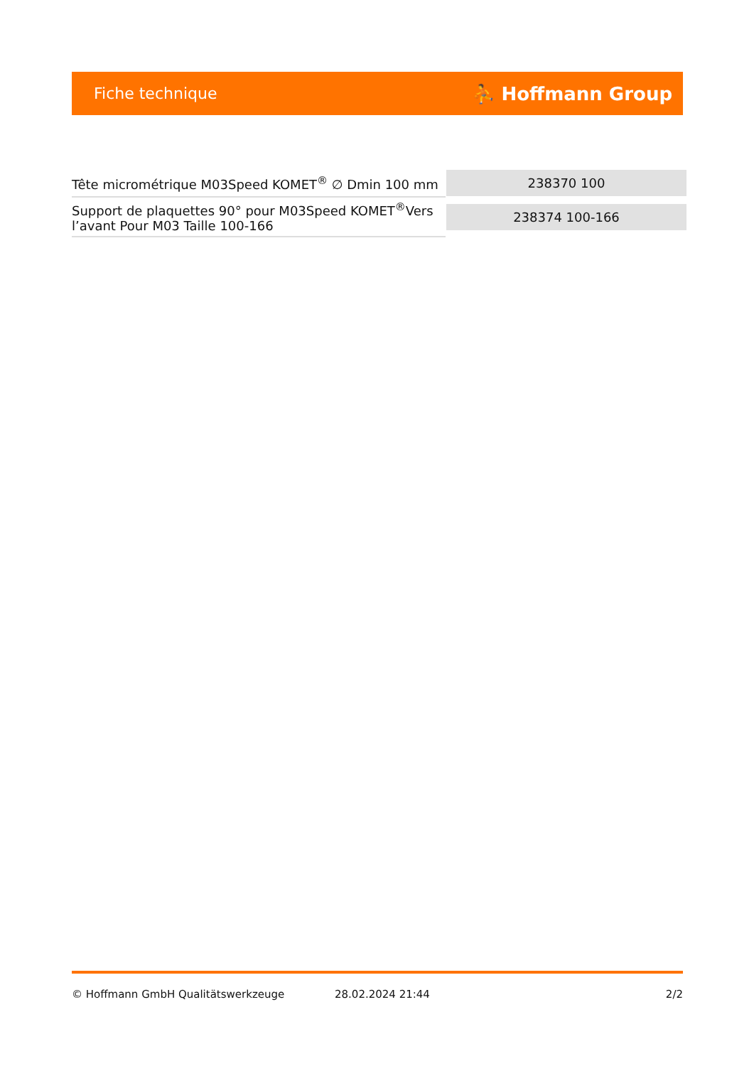Fiche technique ⛹ Hoffmann Group
| Tête micrométrique M03Speed KOMET<sup>®</sup> ∅ Dmin 100 mm | 238370 100 |
| Support de plaquettes 90° pour M03Speed KOMET<sup>®</sup>Vers l’avant Pour M03 Taille 100-166 | 238374 100-166 |
© Hoffmann GmbH Qualitätswerkzeuge 28.02.2024 21:44 2/2